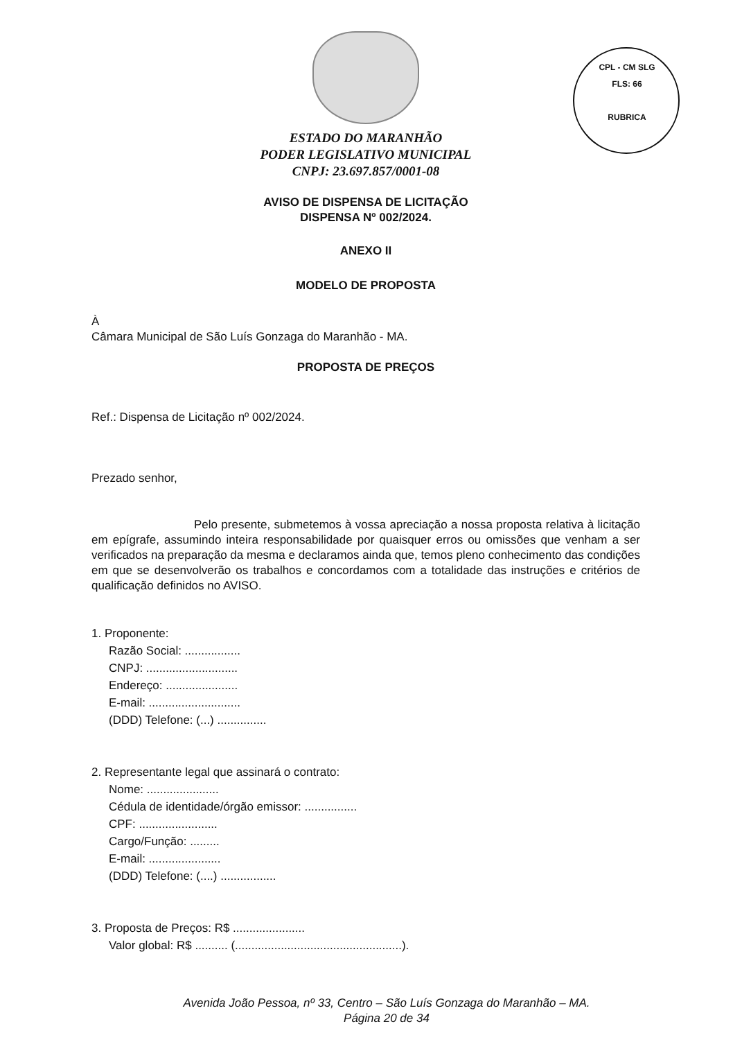CPL - CM SLG
FLS: 66
RUBRICA
ESTADO DO MARANHÃO
PODER LEGISLATIVO MUNICIPAL
CNPJ: 23.697.857/0001-08
AVISO DE DISPENSA DE LICITAÇÃO
DISPENSA Nº 002/2024.
ANEXO II
MODELO DE PROPOSTA
À
Câmara Municipal de São Luís Gonzaga do Maranhão - MA.
PROPOSTA DE PREÇOS
Ref.: Dispensa de Licitação nº 002/2024.
Prezado senhor,
Pelo presente, submetemos à vossa apreciação a nossa proposta relativa à licitação em epígrafe, assumindo inteira responsabilidade por quaisquer erros ou omissões que venham a ser verificados na preparação da mesma e declaramos ainda que, temos pleno conhecimento das condições em que se desenvolverão os trabalhos e concordamos com a totalidade das instruções e critérios de qualificação definidos no AVISO.
1. Proponente:
Razão Social: .................
CNPJ: ............................
Endereço: ......................
E-mail: ............................
(DDD) Telefone: (...) ...............
2. Representante legal que assinará o contrato:
Nome: ......................
Cédula de identidade/órgão emissor: ................
CPF: ........................
Cargo/Função: .........
E-mail: ......................
(DDD) Telefone: (....) .................
3. Proposta de Preços: R$ ......................
Valor global: R$ .......... (...................................................).
Avenida João Pessoa, nº 33, Centro – São Luís Gonzaga do Maranhão – MA.
Página 20 de 34